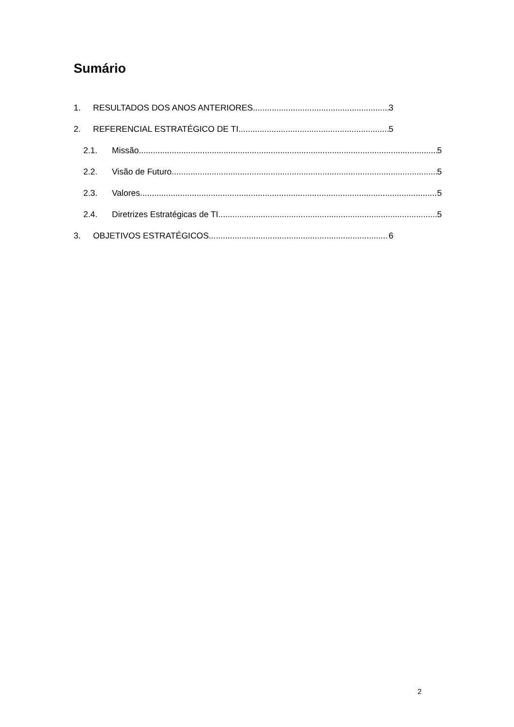Sumário
1. RESULTADOS DOS ANOS ANTERIORES 3
2. REFERENCIAL ESTRATÉGICO DE TI 5
2.1. Missão 5
2.2. Visão de Futuro 5
2.3. Valores 5
2.4. Diretrizes Estratégicas de TI 5
3. OBJETIVOS ESTRATÉGICOS 6
2